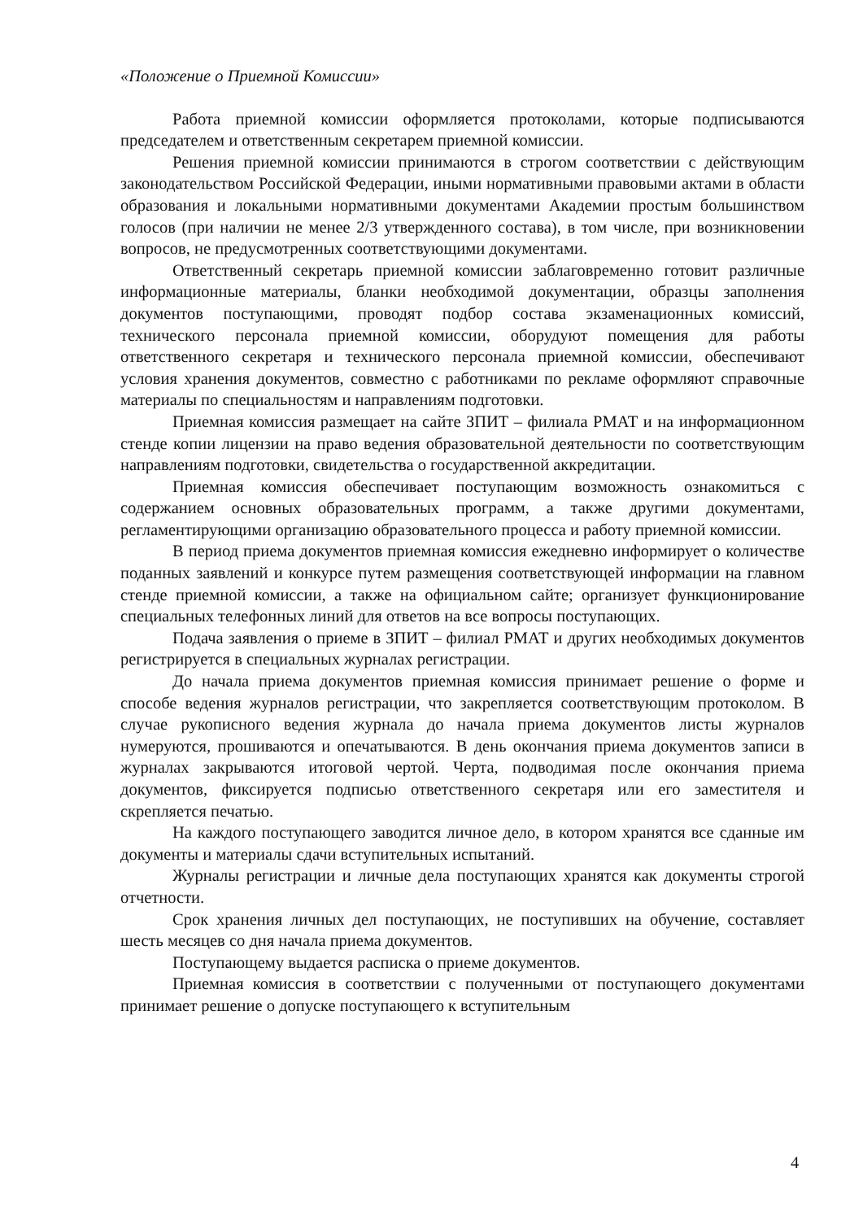«Положение о Приемной Комиссии»
Работа приемной комиссии оформляется протоколами, которые подписываются председателем и ответственным секретарем приемной комиссии.
Решения приемной комиссии принимаются в строгом соответствии с действующим законодательством Российской Федерации, иными нормативными правовыми актами в области образования и локальными нормативными документами Академии простым большинством голосов (при наличии не менее 2/3 утвержденного состава), в том числе, при возникновении вопросов, не предусмотренных соответствующими документами.
Ответственный секретарь приемной комиссии заблаговременно готовит различные информационные материалы, бланки необходимой документации, образцы заполнения документов поступающими, проводят подбор состава экзаменационных комиссий, технического персонала приемной комиссии, оборудуют помещения для работы ответственного секретаря и технического персонала приемной комиссии, обеспечивают условия хранения документов, совместно с работниками по рекламе оформляют справочные материалы по специальностям и направлениям подготовки.
Приемная комиссия размещает на сайте ЗПИТ – филиала РМАТ и на информационном стенде копии лицензии на право ведения образовательной деятельности по соответствующим направлениям подготовки, свидетельства о государственной аккредитации.
Приемная комиссия обеспечивает поступающим возможность ознакомиться с содержанием основных образовательных программ, а также другими документами, регламентирующими организацию образовательного процесса и работу приемной комиссии.
В период приема документов приемная комиссия ежедневно информирует о количестве поданных заявлений и конкурсе путем размещения соответствующей информации на главном стенде приемной комиссии, а также на официальном сайте; организует функционирование специальных телефонных линий для ответов на все вопросы поступающих.
Подача заявления о приеме в ЗПИТ – филиал РМАТ и других необходимых документов регистрируется в специальных журналах регистрации.
До начала приема документов приемная комиссия принимает решение о форме и способе ведения журналов регистрации, что закрепляется соответствующим протоколом. В случае рукописного ведения журнала до начала приема документов листы журналов нумеруются, прошиваются и опечатываются. В день окончания приема документов записи в журналах закрываются итоговой чертой. Черта, подводимая после окончания приема документов, фиксируется подписью ответственного секретаря или его заместителя и скрепляется печатью.
На каждого поступающего заводится личное дело, в котором хранятся все сданные им документы и материалы сдачи вступительных испытаний.
Журналы регистрации и личные дела поступающих хранятся как документы строгой отчетности.
Срок хранения личных дел поступающих, не поступивших на обучение, составляет шесть месяцев со дня начала приема документов.
Поступающему выдается расписка о приеме документов.
Приемная комиссия в соответствии с полученными от поступающего документами принимает решение о допуске поступающего к вступительным
4